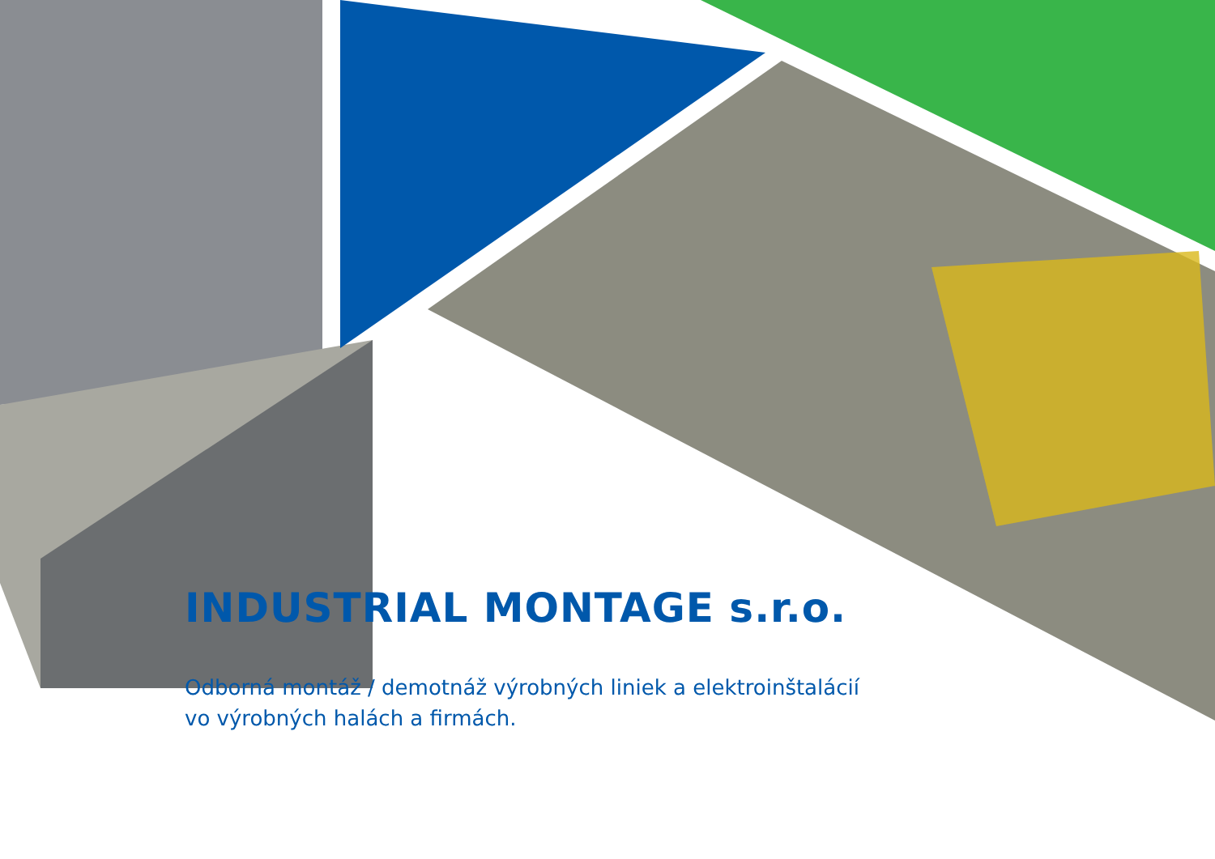INDUSTRIAL MONTAGE s.r.o.
Odborná montáž / demotnáž výrobných liniek a elektroinštalácií
vo výrobných halách a firmách.